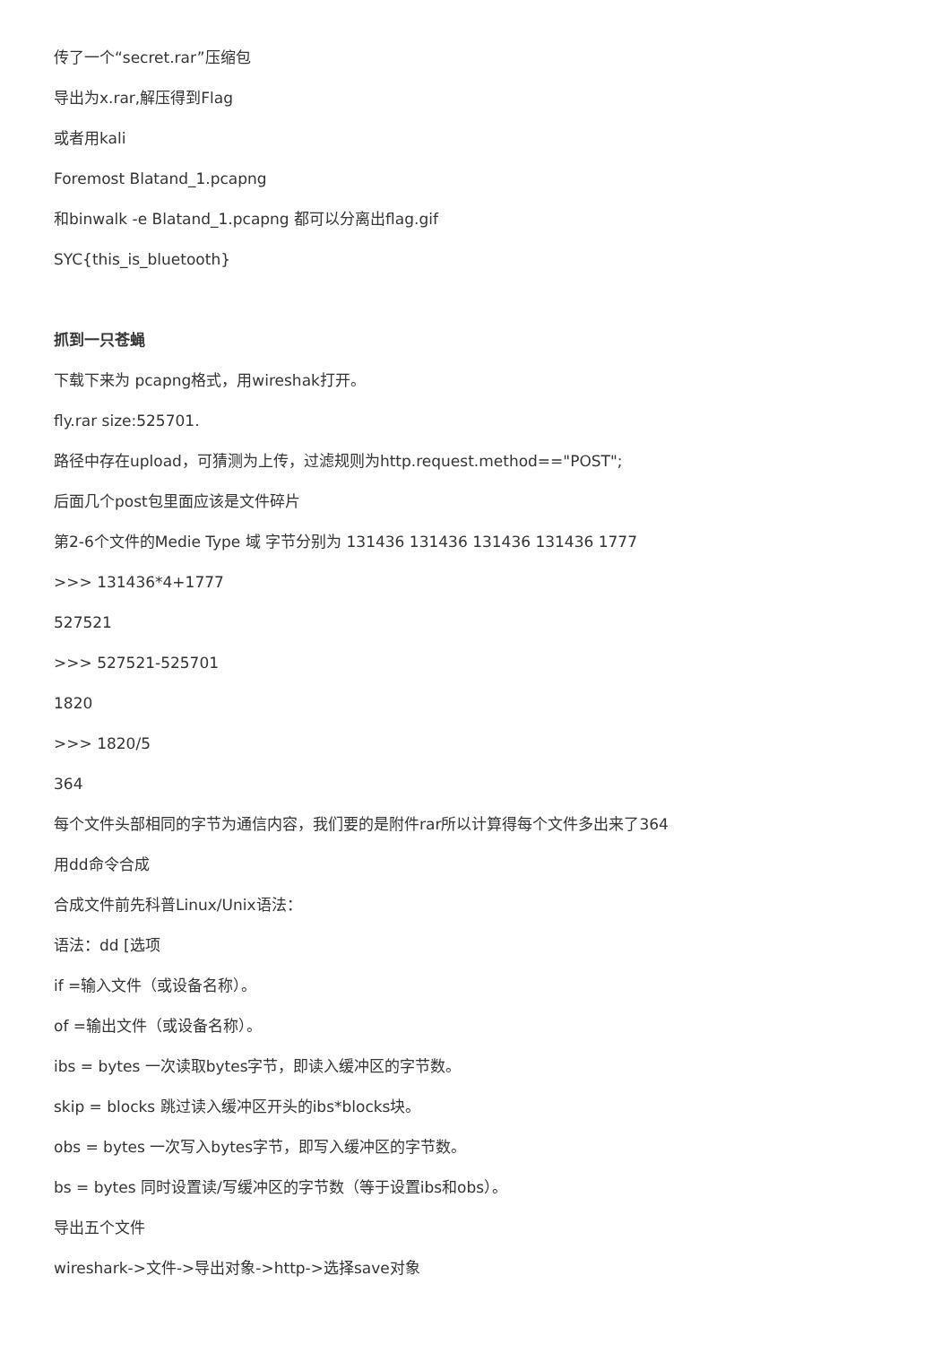传了一个“secret.rar”压缩包
导出为x.rar,解压得到Flag
或者用kali
Foremost Blatand_1.pcapng
和binwalk -e Blatand_1.pcapng 都可以分离出flag.gif
SYC{this_is_bluetooth}
抓到一只苍蝇
下载下来为 pcapng格式，用wireshak打开。
fly.rar size:525701.
路径中存在upload，可猜测为上传，过滤规则为http.request.method=="POST";
后面几个post包里面应该是文件碎片
第2-6个文件的Medie Type 域 字节分别为 131436 131436 131436 131436 1777
>>> 131436*4+1777
527521
>>> 527521-525701
1820
>>> 1820/5
364
每个文件头部相同的字节为通信内容，我们要的是附件rar所以计算得每个文件多出来了364
用dd命令合成
合成文件前先科普Linux/Unix语法：
语法：dd [选项
if =输入文件（或设备名称）。
of =输出文件（或设备名称）。
ibs = bytes 一次读取bytes字节，即读入缓冲区的字节数。
skip = blocks 跳过读入缓冲区开头的ibs*blocks块。
obs = bytes 一次写入bytes字节，即写入缓冲区的字节数。
bs = bytes 同时设置读/写缓冲区的字节数（等于设置ibs和obs）。
导出五个文件
wireshark->文件->导出对象->http->选择save对象